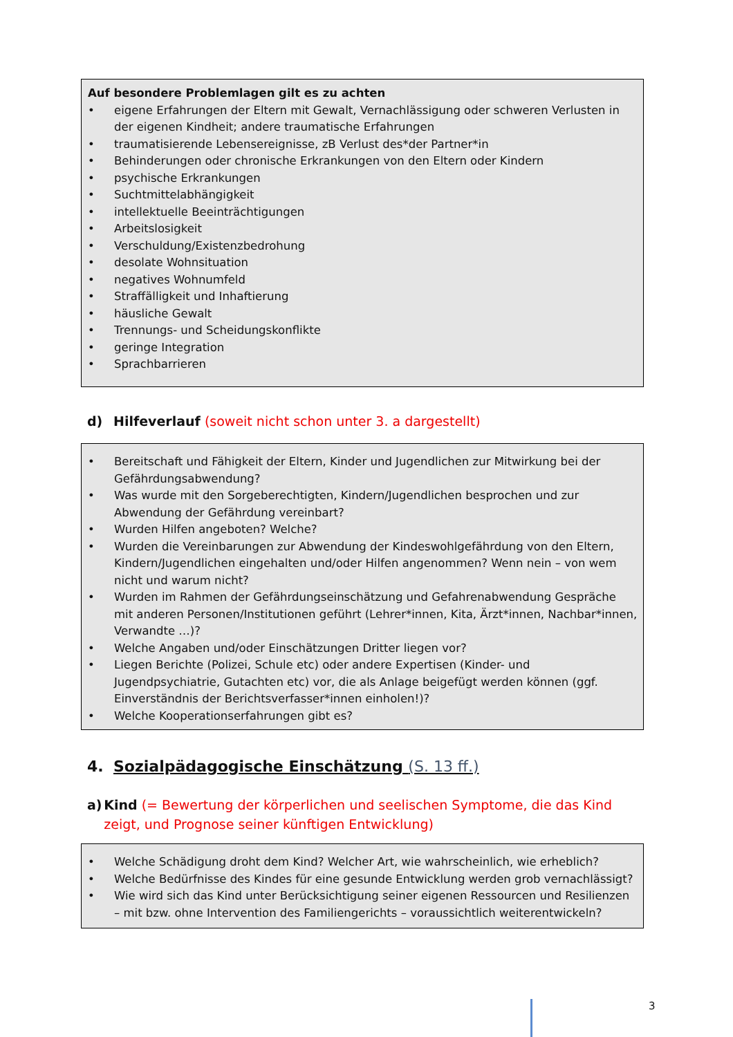Auf besondere Problemlagen gilt es zu achten
• eigene Erfahrungen der Eltern mit Gewalt, Vernachlässigung oder schweren Verlusten in der eigenen Kindheit; andere traumatische Erfahrungen
• traumatisierende Lebensereignisse, zB Verlust des*der Partner*in
• Behinderungen oder chronische Erkrankungen von den Eltern oder Kindern
• psychische Erkrankungen
• Suchtmittelabhängigkeit
• intellektuelle Beeinträchtigungen
• Arbeitslosigkeit
• Verschuldung/Existenzbedrohung
• desolate Wohnsituation
• negatives Wohnumfeld
• Straffälligkeit und Inhaftierung
• häusliche Gewalt
• Trennungs- und Scheidungskonflikte
• geringe Integration
• Sprachbarrieren
d) Hilfeverlauf (soweit nicht schon unter 3. a dargestellt)
• Bereitschaft und Fähigkeit der Eltern, Kinder und Jugendlichen zur Mitwirkung bei der Gefährdungsabwendung?
• Was wurde mit den Sorgeberechtigten, Kindern/Jugendlichen besprochen und zur Abwendung der Gefährdung vereinbart?
• Wurden Hilfen angeboten? Welche?
• Wurden die Vereinbarungen zur Abwendung der Kindeswohlgefährdung von den Eltern, Kindern/Jugendlichen eingehalten und/oder Hilfen angenommen? Wenn nein – von wem nicht und warum nicht?
• Wurden im Rahmen der Gefährdungseinschätzung und Gefahrenabwendung Gespräche mit anderen Personen/Institutionen geführt (Lehrer*innen, Kita, Ärzt*innen, Nachbar*innen, Verwandte …)?
• Welche Angaben und/oder Einschätzungen Dritter liegen vor?
• Liegen Berichte (Polizei, Schule etc) oder andere Expertisen (Kinder- und Jugendpsychiatrie, Gutachten etc) vor, die als Anlage beigefügt werden können (ggf. Einverständnis der Berichtsverfasser*innen einholen!)?
• Welche Kooperationserfahrungen gibt es?
4. Sozialpädagogische Einschätzung (S. 13 ff.)
a) Kind (= Bewertung der körperlichen und seelischen Symptome, die das Kind zeigt, und Prognose seiner künftigen Entwicklung)
• Welche Schädigung droht dem Kind? Welcher Art, wie wahrscheinlich, wie erheblich?
• Welche Bedürfnisse des Kindes für eine gesunde Entwicklung werden grob vernachlässigt?
• Wie wird sich das Kind unter Berücksichtigung seiner eigenen Ressourcen und Resilienzen – mit bzw. ohne Intervention des Familiengerichts – voraussichtlich weiterentwickeln?
3